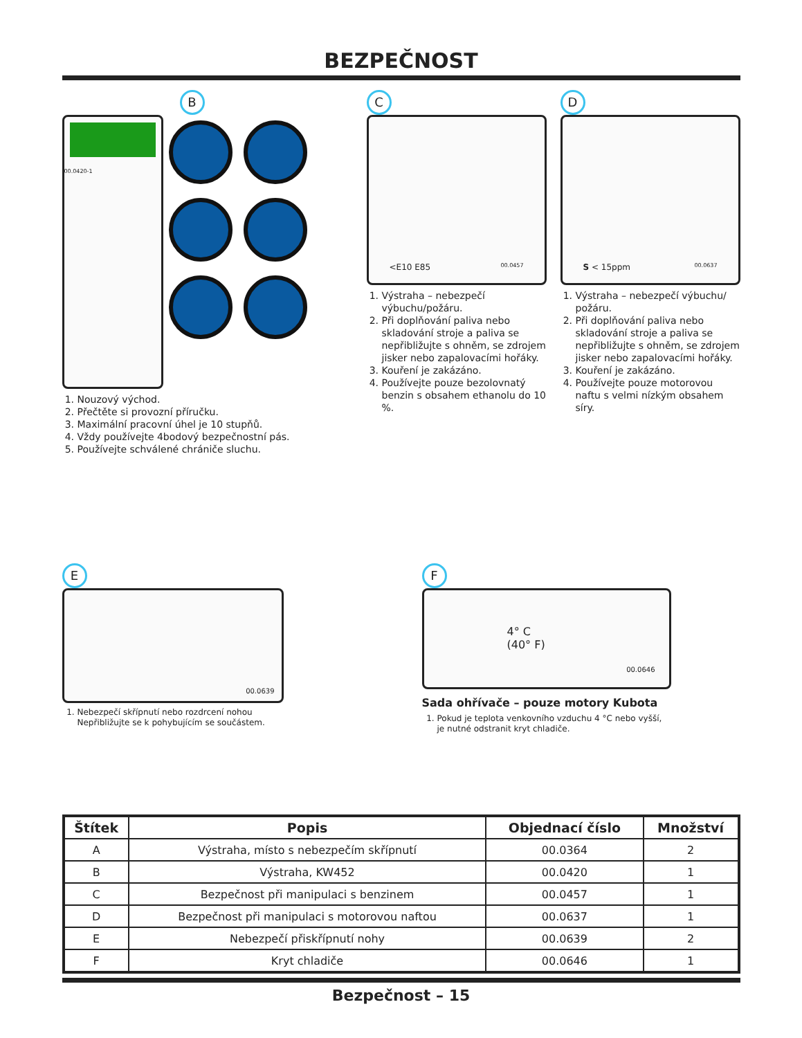BEZPEČNOST
B
00.0420-1
1. Nouzový východ.
2. Přečtěte si provozní příručku.
3. Maximální pracovní úhel je 10 stupňů.
4. Vždy používejte 4bodový bezpečnostní pás.
5. Používejte schválené chrániče sluchu.
C
<E10 E85 00.0457
1. Výstraha – nebezpečí výbuchu/požáru.
2. Při doplňování paliva nebo skladování stroje a paliva se nepřibližujte s ohněm, se zdrojem jisker nebo zapalovacími hořáky.
3. Kouření je zakázáno.
4. Používejte pouze bezolovnatý benzin s obsahem ethanolu do 10 %.
D
S < 15ppm 00.0637
1. Výstraha – nebezpečí výbuchu/ požáru.
2. Při doplňování paliva nebo skladování stroje a paliva se nepřibližujte s ohněm, se zdrojem jisker nebo zapalovacími hořáky.
3. Kouření je zakázáno.
4. Používejte pouze motorovou naftu s velmi nízkým obsahem síry.
E
00.0639
1. Nebezpečí skřípnutí nebo rozdrcení nohou Nepřibližujte se k pohybujícím se součástem.
F
4° C
(40° F) 00.0646
Sada ohřívače – pouze motory Kubota
1. Pokud je teplota venkovního vzduchu 4 °C nebo vyšší, je nutné odstranit kryt chladiče.
| Štítek | Popis | Objednací číslo | Množství |
| --- | --- | --- | --- |
| A | Výstraha, místo s nebezpečím skřípnutí | 00.0364 | 2 |
| B | Výstraha, KW452 | 00.0420 | 1 |
| C | Bezpečnost při manipulaci s benzinem | 00.0457 | 1 |
| D | Bezpečnost při manipulaci s motorovou naftou | 00.0637 | 1 |
| E | Nebezpečí přiskřípnutí nohy | 00.0639 | 2 |
| F | Kryt chladiče | 00.0646 | 1 |
Bezpečnost – 15